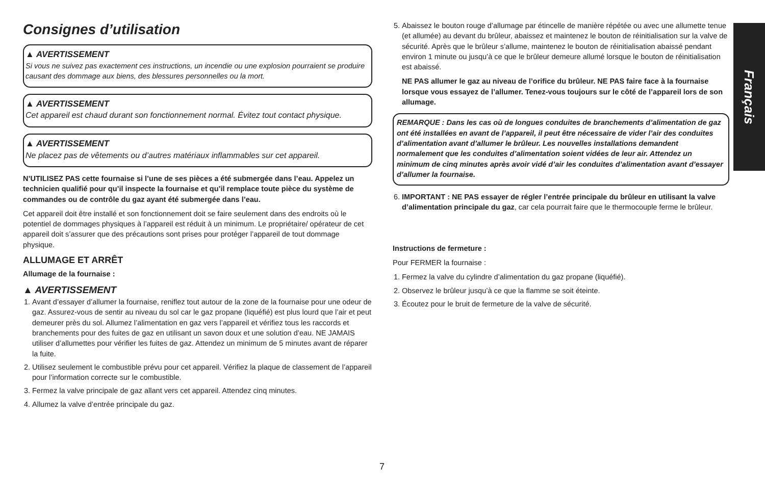Consignes d’utilisation
▲ AVERTISSEMENT
Si vous ne suivez pas exactement ces instructions, un incendie ou une explosion pourraient se produire causant des dommage aux biens, des blessures personnelles ou la mort.
▲ AVERTISSEMENT
Cet appareil est chaud durant son fonctionnement normal. Évitez tout contact physique.
▲ AVERTISSEMENT
Ne placez pas de vêtements ou d’autres matériaux inflammables sur cet appareil.
N’UTILISEZ PAS cette fournaise si l’une de ses pièces a été submergée dans l’eau. Appelez un technicien qualifié pour qu’il inspecte la fournaise et qu’il remplace toute pièce du système de commandes ou de contrôle du gaz ayant été submergée dans l’eau.
Cet appareil doit être installé et son fonctionnement doit se faire seulement dans des endroits où le potentiel de dommages physiques à l’appareil est réduit à un minimum. Le propriétaire/ opérateur de cet appareil doit s’assurer que des précautions sont prises pour protéger l’appareil de tout dommage physique.
ALLUMAGE ET ARRÊT
Allumage de la fournaise :
▲ AVERTISSEMENT
1. Avant d’essayer d’allumer la fournaise, reniflez tout autour de la zone de la fournaise pour une odeur de gaz. Assurez-vous de sentir au niveau du sol car le gaz propane (liquéfié) est plus lourd que l’air et peut demeurer près du sol. Allumez l’alimentation en gaz vers l’appareil et vérifiez tous les raccords et branchements pour des fuites de gaz en utilisant un savon doux et une solution d’eau. NE JAMAIS utiliser d’allumettes pour vérifier les fuites de gaz. Attendez un minimum de 5 minutes avant de réparer la fuite.
2. Utilisez seulement le combustible prévu pour cet appareil. Vérifiez la plaque de classement de l’appareil pour l’information correcte sur le combustible.
3. Fermez la valve principale de gaz allant vers cet appareil. Attendez cinq minutes.
4. Allumez la valve d’entrée principale du gaz.
5. Abaissez le bouton rouge d’allumage par étincelle de manière répétée ou avec une allumette tenue (et allumée) au devant du brûleur, abaissez et maintenez le bouton de réinitialisation sur la valve de sécurité. Après que le brûleur s’allume, maintenez le bouton de réinitialisation abaissé pendant environ 1 minute ou jusqu’à ce que le brûleur demeure allumé lorsque le bouton de réinitialisation est abaissé.
NE PAS allumer le gaz au niveau de l’orifice du brûleur. NE PAS faire face à la fournaise lorsque vous essayez de l’allumer. Tenez-vous toujours sur le côté de l’appareil lors de son allumage.
REMARQUE : Dans les cas où de longues conduites de branchements d’alimentation de gaz ont été installées en avant de l’appareil, il peut être nécessaire de vider l’air des conduites d’alimentation avant d’allumer le brûleur. Les nouvelles installations demandent normalement que les conduites d’alimentation soient vidées de leur air. Attendez un minimum de cinq minutes après avoir vidé d’air les conduites d’alimentation avant d’essayer d’allumer la fournaise.
6. IMPORTANT : NE PAS essayer de régler l’entrée principale du brûleur en utilisant la valve d’alimentation principale du gaz, car cela pourrait faire que le thermocouple ferme le brûleur.
Instructions de fermeture :
Pour FERMER la fournaise :
1. Fermez la valve du cylindre d’alimentation du gaz propane (liquéfié).
2. Observez le brûleur jusqu’à ce que la flamme se soit éteinte.
3. Écoutez pour le bruit de fermeture de la valve de sécurité.
Français
7